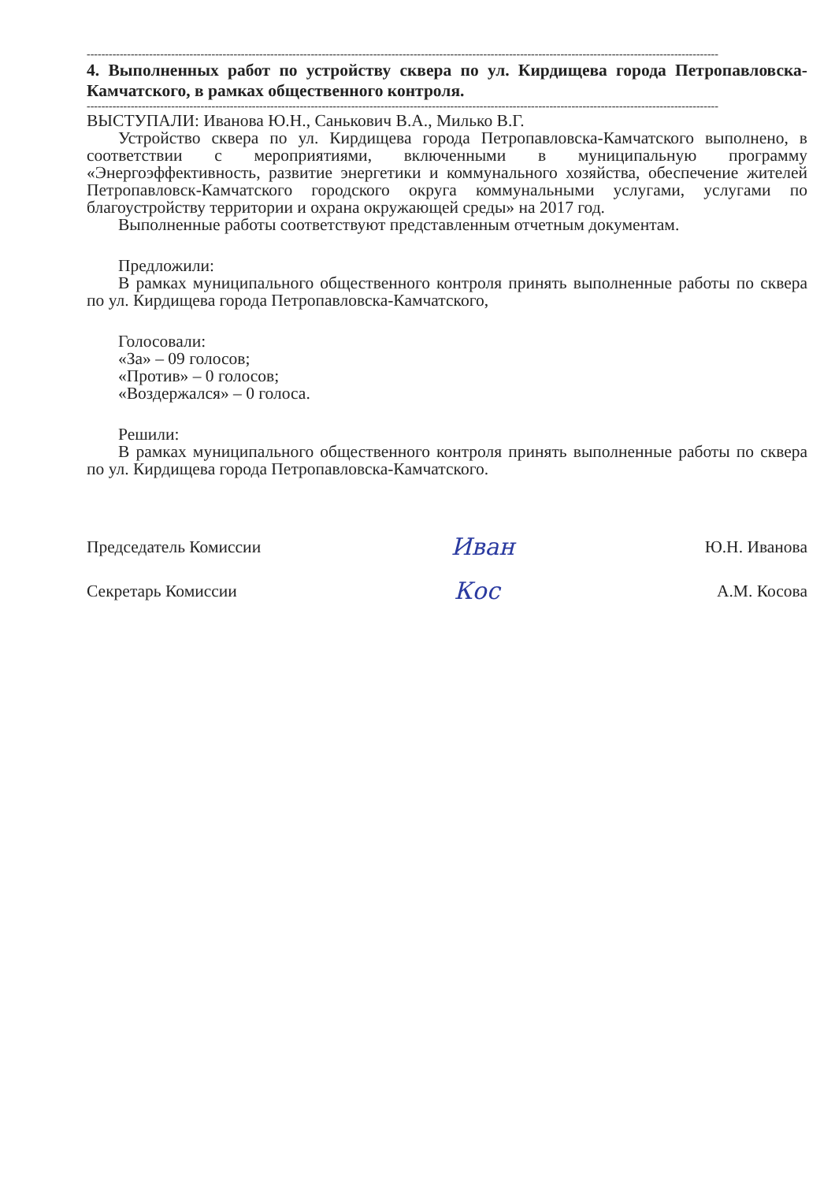----------------------------------------------------------------------------------------------------------------------------------------------------------------------------
4. Выполненных работ по устройству сквера по ул. Кирдищева города Петропавловска-Камчатского, в рамках общественного контроля.
----------------------------------------------------------------------------------------------------------------------------------------------------------------------------
ВЫСТУПАЛИ: Иванова Ю.Н., Санькович В.А., Милько В.Г.
Устройство сквера по ул. Кирдищева города Петропавловска-Камчатского выполнено, в соответствии с мероприятиями, включенными в муниципальную программу «Энергоэффективность, развитие энергетики и коммунального хозяйства, обеспечение жителей Петропавловск-Камчатского городского округа коммунальными услугами, услугами по благоустройству территории и охрана окружающей среды» на 2017 год.
Выполненные работы соответствуют представленным отчетным документам.
Предложили:
В рамках муниципального общественного контроля принять выполненные работы по сквера по ул. Кирдищева города Петропавловска-Камчатского,
Голосовали:
«За» – 09 голосов;
«Против» – 0 голосов;
«Воздержался» – 0 голоса.
Решили:
В рамках муниципального общественного контроля принять выполненные работы по сквера по ул. Кирдищева города Петропавловска-Камчатского.
Председатель Комиссии Иван Ю.Н. Иванова
Секретарь Комиссии Кос А.М. Косова